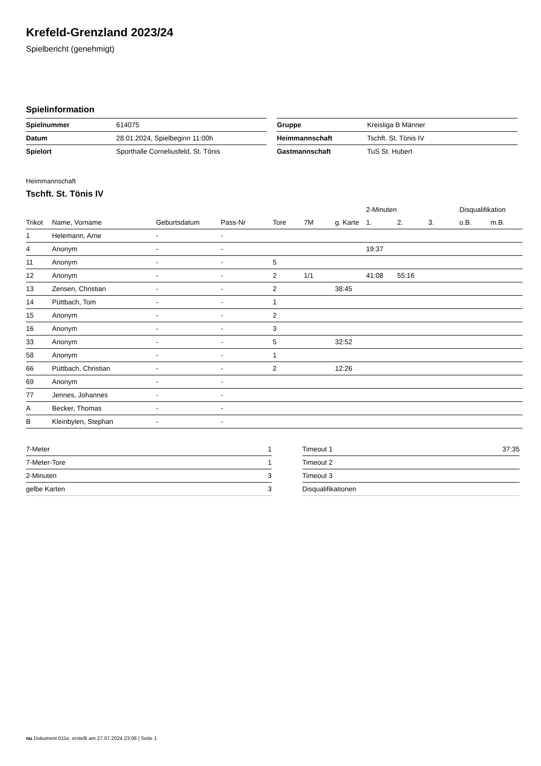Krefeld-Grenzland 2023/24
Spielbericht (genehmigt)
Spielinformation
| Spielnummer | 614075 |
| Datum | 28.01.2024, Spielbeginn 11:00h |
| Spielort | Sporthalle Corneliusfeld, St. Tönis |
| Gruppe | Kreisliga B Männer |
| Heimmannschaft | Tschft. St. Tönis IV |
| Gastmannschaft | TuS St. Hubert |
Heimmannschaft
Tschft. St. Tönis IV
| | | | | | | | 2-Minuten | | | Disqualifikation | |
| --- | --- | --- | --- | --- | --- | --- | --- | --- | --- | --- | --- |
| Trikot | Name, Vorname | Geburtsdatum | Pass-Nr | Tore | 7M | g. Karte | 1. | 2. | 3. | o.B. | m.B. |
| 1 | Helemann, Arne | - | - | | | | | | | | |
| 4 | Anonym | - | - | | | | 19:37 | | | | |
| 11 | Anonym | - | - | 5 | | | | | | | |
| 12 | Anonym | - | - | 2 | 1/1 | | 41:08 | 55:16 | | | |
| 13 | Zensen, Christian | - | - | 2 | | 38:45 | | | | | |
| 14 | Püttbach, Tom | - | - | 1 | | | | | | | |
| 15 | Anonym | - | - | 2 | | | | | | | |
| 16 | Anonym | - | - | 3 | | | | | | | |
| 33 | Anonym | - | - | 5 | | 32:52 | | | | | |
| 58 | Anonym | - | - | 1 | | | | | | | |
| 66 | Püttbach, Christian | - | - | 2 | | 12:26 | | | | | |
| 69 | Anonym | - | - | | | | | | | | |
| 77 | Jennes, Johannes | - | - | | | | | | | | |
| A | Becker, Thomas | - | - | | | | | | | | |
| B | Kleinbylen, Stephan | - | - | | | | | | | | |
| 7-Meter | 1 |
| 7-Meter-Tore | 1 |
| 2-Minuten | 3 |
| gelbe Karten | 3 |
| Timeout 1 | 37:35 |
| Timeout 2 | |
| Timeout 3 | |
| Disqualifikationen | |
nu.Dokument 011e, erstellt am 27.07.2024 23:06 | Seite 1